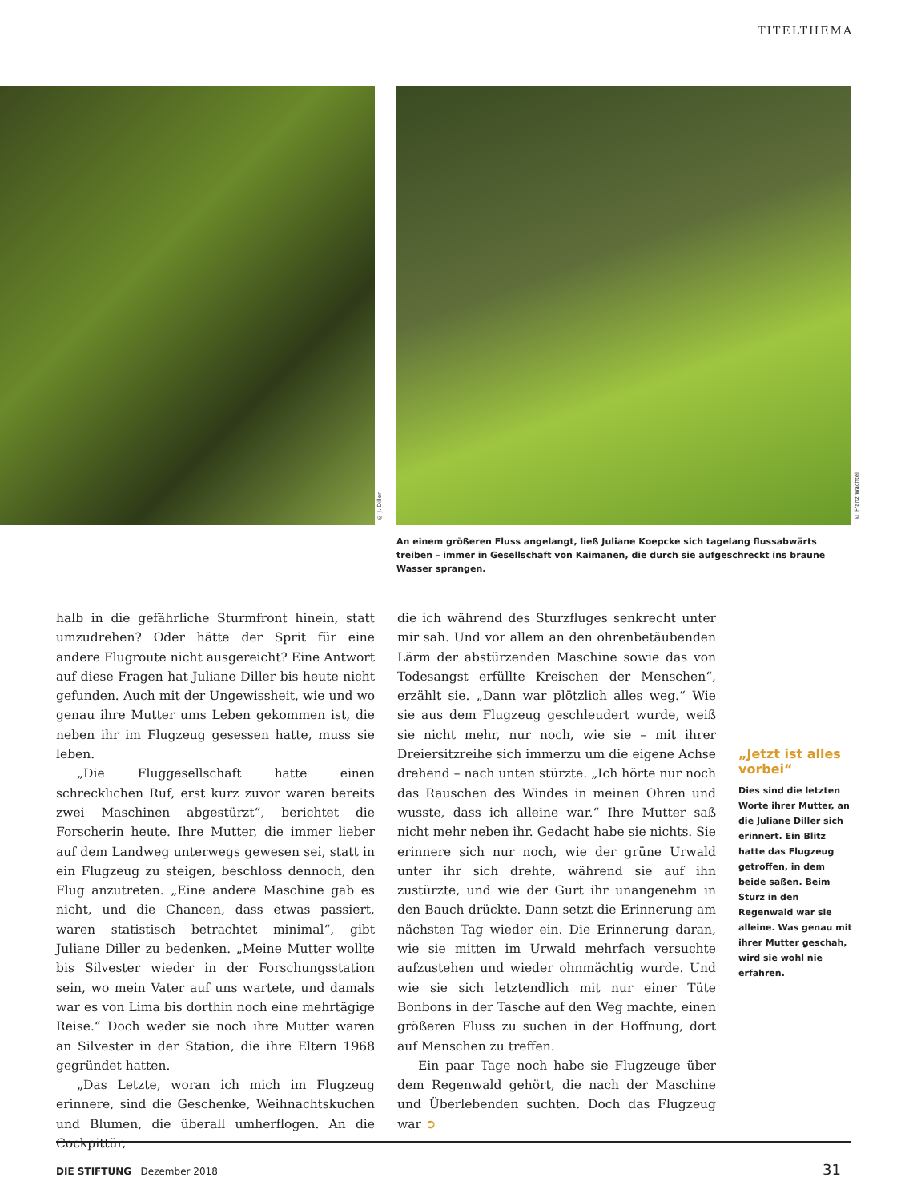TITELTHEMA
© J. Diller
© Franz Wachtel
An einem größeren Fluss angelangt, ließ Juliane Koepcke sich tagelang flussabwärts treiben – immer in Gesellschaft von Kaimanen, die durch sie aufgeschreckt ins braune Wasser sprangen.
halb in die gefährliche Sturmfront hinein, statt umzudrehen? Oder hätte der Sprit für eine andere Flugroute nicht ausgereicht? Eine Antwort auf diese Fragen hat Juliane Diller bis heute nicht gefunden. Auch mit der Ungewissheit, wie und wo genau ihre Mutter ums Leben gekommen ist, die neben ihr im Flugzeug gesessen hatte, muss sie leben.
„Die Fluggesellschaft hatte einen schrecklichen Ruf, erst kurz zuvor waren bereits zwei Maschinen abgestürzt“, berichtet die Forscherin heute. Ihre Mutter, die immer lieber auf dem Landweg unterwegs gewesen sei, statt in ein Flugzeug zu steigen, beschloss dennoch, den Flug anzutreten. „Eine andere Maschine gab es nicht, und die Chancen, dass etwas passiert, waren statistisch betrachtet minimal“, gibt Juliane Diller zu bedenken. „Meine Mutter wollte bis Silvester wieder in der Forschungsstation sein, wo mein Vater auf uns wartete, und damals war es von Lima bis dorthin noch eine mehrtägige Reise.“ Doch weder sie noch ihre Mutter waren an Silvester in der Station, die ihre Eltern 1968 gegründet hatten.
„Das Letzte, woran ich mich im Flugzeug erinnere, sind die Geschenke, Weihnachtskuchen und Blumen, die überall umherflogen. An die Cockpittür,
die ich während des Sturzfluges senkrecht unter mir sah. Und vor allem an den ohrenbetäubenden Lärm der abstürzenden Maschine sowie das von Todesangst erfüllte Kreischen der Menschen“, erzählt sie. „Dann war plötzlich alles weg.“ Wie sie aus dem Flugzeug geschleudert wurde, weiß sie nicht mehr, nur noch, wie sie – mit ihrer Dreiersitzreihe sich immerzu um die eigene Achse drehend – nach unten stürzte. „Ich hörte nur noch das Rauschen des Windes in meinen Ohren und wusste, dass ich alleine war.“ Ihre Mutter saß nicht mehr neben ihr. Gedacht habe sie nichts. Sie erinnere sich nur noch, wie der grüne Urwald unter ihr sich drehte, während sie auf ihn zustürzte, und wie der Gurt ihr unangenehm in den Bauch drückte. Dann setzt die Erinnerung am nächsten Tag wieder ein. Die Erinnerung daran, wie sie mitten im Urwald mehrfach versuchte aufzustehen und wieder ohnmächtig wurde. Und wie sie sich letztendlich mit nur einer Tüte Bonbons in der Tasche auf den Weg machte, einen größeren Fluss zu suchen in der Hoffnung, dort auf Menschen zu treffen.
Ein paar Tage noch habe sie Flugzeuge über dem Regenwald gehört, die nach der Maschine und Überlebenden suchten. Doch das Flugzeug war ➲
„Jetzt ist alles vorbei“
Dies sind die letzten Worte ihrer Mutter, an die Juliane Diller sich erinnert. Ein Blitz hatte das Flugzeug getroffen, in dem beide saßen. Beim Sturz in den Regenwald war sie alleine. Was genau mit ihrer Mutter geschah, wird sie wohl nie erfahren.
DIE STIFTUNG Dezember 2018 31